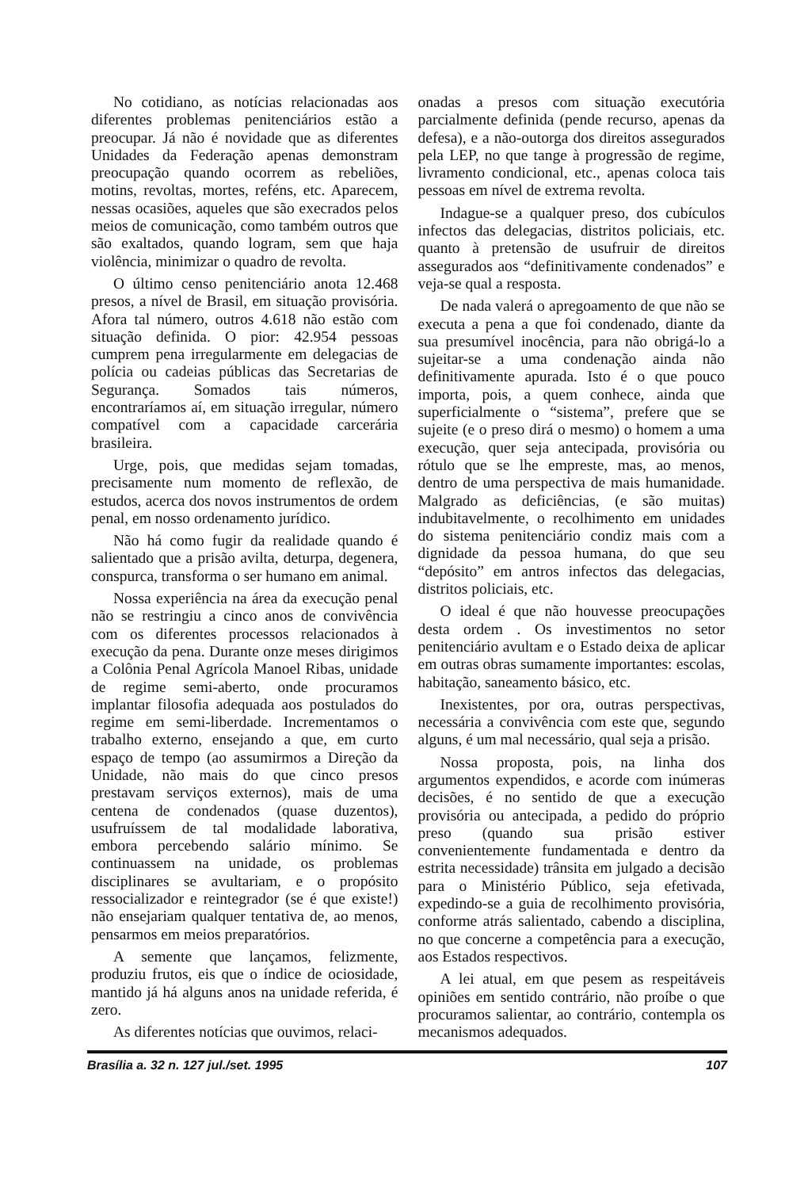No cotidiano, as notícias relacionadas aos diferentes problemas penitenciários estão a preocupar. Já não é novidade que as diferentes Unidades da Federação apenas demonstram preocupação quando ocorrem as rebeliões, motins, revoltas, mortes, reféns, etc. Aparecem, nessas ocasiões, aqueles que são execrados pelos meios de comunicação, como também outros que são exaltados, quando logram, sem que haja violência, minimizar o quadro de revolta.
O último censo penitenciário anota 12.468 presos, a nível de Brasil, em situação provisória. Afora tal número, outros 4.618 não estão com situação definida. O pior: 42.954 pessoas cumprem pena irregularmente em delegacias de polícia ou cadeias públicas das Secretarias de Segurança. Somados tais números, encontraríamos aí, em situação irregular, número compatível com a capacidade carcerária brasileira.
Urge, pois, que medidas sejam tomadas, precisamente num momento de reflexão, de estudos, acerca dos novos instrumentos de ordem penal, em nosso ordenamento jurídico.
Não há como fugir da realidade quando é salientado que a prisão avilta, deturpa, degenera, conspurca, transforma o ser humano em animal.
Nossa experiência na área da execução penal não se restringiu a cinco anos de convivência com os diferentes processos relacionados à execução da pena. Durante onze meses dirigimos a Colônia Penal Agrícola Manoel Ribas, unidade de regime semi-aberto, onde procuramos implantar filosofia adequada aos postulados do regime em semi-liberdade. Incrementamos o trabalho externo, ensejando a que, em curto espaço de tempo (ao assumirmos a Direção da Unidade, não mais do que cinco presos prestavam serviços externos), mais de uma centena de condenados (quase duzentos), usufruíssem de tal modalidade laborativa, embora percebendo salário mínimo. Se continuassem na unidade, os problemas disciplinares se avultariam, e o propósito ressocializador e reintegrador (se é que existe!) não ensejariam qualquer tentativa de, ao menos, pensarmos em meios preparatórios.
A semente que lançamos, felizmente, produziu frutos, eis que o índice de ociosidade, mantido já há alguns anos na unidade referida, é zero.
As diferentes notícias que ouvimos, relaci-
onadas a presos com situação executória parcialmente definida (pende recurso, apenas da defesa), e a não-outorga dos direitos assegurados pela LEP, no que tange à progressão de regime, livramento condicional, etc., apenas coloca tais pessoas em nível de extrema revolta.
Indague-se a qualquer preso, dos cubículos infectos das delegacias, distritos policiais, etc. quanto à pretensão de usufruir de direitos assegurados aos “definitivamente condenados” e veja-se qual a resposta.
De nada valerá o apregoamento de que não se executa a pena a que foi condenado, diante da sua presumível inocência, para não obrigá-lo a sujeitar-se a uma condenação ainda não definitivamente apurada. Isto é o que pouco importa, pois, a quem conhece, ainda que superficialmente o “sistema”, prefere que se sujeite (e o preso dirá o mesmo) o homem a uma execução, quer seja antecipada, provisória ou rótulo que se lhe empreste, mas, ao menos, dentro de uma perspectiva de mais humanidade. Malgrado as deficiências, (e são muitas) indubitavelmente, o recolhimento em unidades do sistema penitenciário condiz mais com a dignidade da pessoa humana, do que seu “depósito” em antros infectos das delegacias, distritos policiais, etc.
O ideal é que não houvesse preocupações desta ordem . Os investimentos no setor penitenciário avultam e o Estado deixa de aplicar em outras obras sumamente importantes: escolas, habitação, saneamento básico, etc.
Inexistentes, por ora, outras perspectivas, necessária a convivência com este que, segundo alguns, é um mal necessário, qual seja a prisão.
Nossa proposta, pois, na linha dos argumentos expendidos, e acorde com inúmeras decisões, é no sentido de que a execução provisória ou antecipada, a pedido do próprio preso (quando sua prisão estiver convenientemente fundamentada e dentro da estrita necessidade) trânsita em julgado a decisão para o Ministério Público, seja efetivada, expedindo-se a guia de recolhimento provisória, conforme atrás salientado, cabendo a disciplina, no que concerne a competência para a execução, aos Estados respectivos.
A lei atual, em que pesem as respeitáveis opiniões em sentido contrário, não proíbe o que procuramos salientar, ao contrário, contempla os mecanismos adequados.
Brasília a. 32 n. 127 jul./set. 1995 107